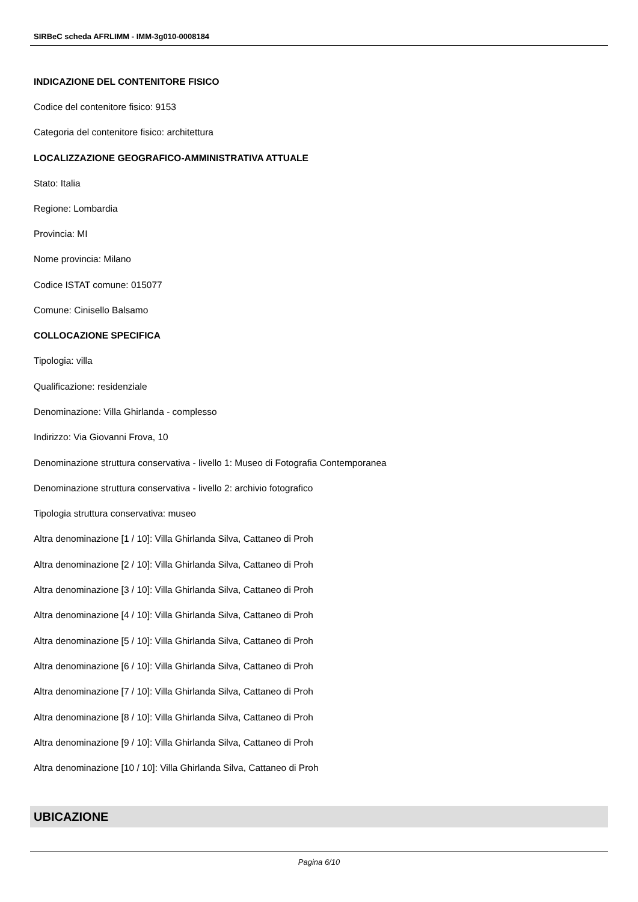SIRBeC scheda AFRLIMM - IMM-3g010-0008184
INDICAZIONE DEL CONTENITORE FISICO
Codice del contenitore fisico: 9153
Categoria del contenitore fisico: architettura
LOCALIZZAZIONE GEOGRAFICO-AMMINISTRATIVA ATTUALE
Stato: Italia
Regione: Lombardia
Provincia: MI
Nome provincia: Milano
Codice ISTAT comune: 015077
Comune: Cinisello Balsamo
COLLOCAZIONE SPECIFICA
Tipologia: villa
Qualificazione: residenziale
Denominazione: Villa Ghirlanda - complesso
Indirizzo: Via Giovanni Frova, 10
Denominazione struttura conservativa - livello 1: Museo di Fotografia Contemporanea
Denominazione struttura conservativa - livello 2: archivio fotografico
Tipologia struttura conservativa: museo
Altra denominazione [1 / 10]: Villa Ghirlanda Silva, Cattaneo di Proh
Altra denominazione [2 / 10]: Villa Ghirlanda Silva, Cattaneo di Proh
Altra denominazione [3 / 10]: Villa Ghirlanda Silva, Cattaneo di Proh
Altra denominazione [4 / 10]: Villa Ghirlanda Silva, Cattaneo di Proh
Altra denominazione [5 / 10]: Villa Ghirlanda Silva, Cattaneo di Proh
Altra denominazione [6 / 10]: Villa Ghirlanda Silva, Cattaneo di Proh
Altra denominazione [7 / 10]: Villa Ghirlanda Silva, Cattaneo di Proh
Altra denominazione [8 / 10]: Villa Ghirlanda Silva, Cattaneo di Proh
Altra denominazione [9 / 10]: Villa Ghirlanda Silva, Cattaneo di Proh
Altra denominazione [10 / 10]: Villa Ghirlanda Silva, Cattaneo di Proh
UBICAZIONE
Pagina 6/10